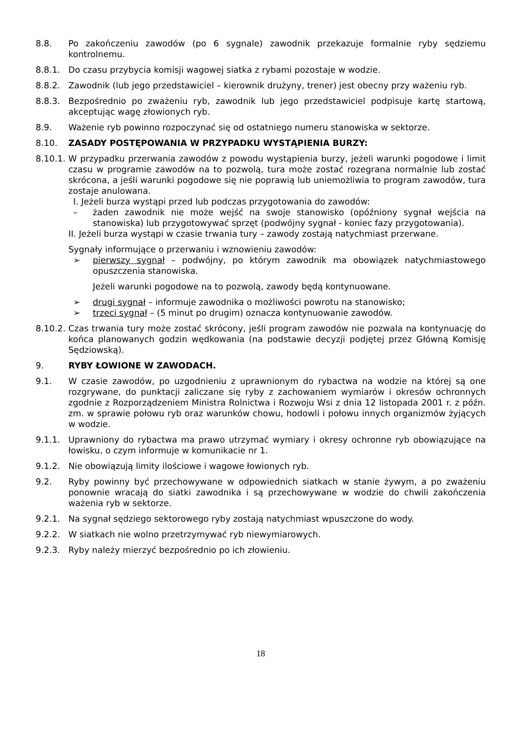8.8. Po zakończeniu zawodów (po 6 sygnale) zawodnik przekazuje formalnie ryby sędziemu kontrolnemu.
8.8.1. Do czasu przybycia komisji wagowej siatka z rybami pozostaje w wodzie.
8.8.2. Zawodnik (lub jego przedstawiciel – kierownik drużyny, trener) jest obecny przy ważeniu ryb.
8.8.3. Bezpośrednio po zważeniu ryb, zawodnik lub jego przedstawiciel podpisuje kartę startową, akceptując wagę złowionych ryb.
8.9. Ważenie ryb powinno rozpoczynać się od ostatniego numeru stanowiska w sektorze.
8.10. ZASADY POSTĘPOWANIA W PRZYPADKU WYSTĄPIENIA BURZY:
8.10.1.
W przypadku przerwania zawodów z powodu wystąpienia burzy, jeżeli warunki pogodowe i limit czasu w programie zawodów na to pozwolą, tura może zostać rozegrana normalnie lub zostać skrócona, a jeśli warunki pogodowe się nie poprawią lub uniemożliwia to program zawodów, tura zostaje anulowana.
I. Jeżeli burza wystąpi przed lub podczas przygotowania do zawodów:
– żaden zawodnik nie może wejść na swoje stanowisko (opóźniony sygnał wejścia na stanowiska) lub przygotowywać sprzęt (podwójny sygnał - koniec fazy przygotowania).
II. Jeżeli burza wystąpi w czasie trwania tury – zawody zostają natychmiast przerwane.
Sygnały informujące o przerwaniu i wznowieniu zawodów:
➢ pierwszy sygnał – podwójny, po którym zawodnik ma obowiązek natychmiastowego opuszczenia stanowiska.
Jeżeli warunki pogodowe na to pozwolą, zawody będą kontynuowane.
➢ drugi sygnał – informuje zawodnika o możliwości powrotu na stanowisko;
➢ trzeci sygnał – (5 minut po drugim) oznacza kontynuowanie zawodów.
8.10.2.
Czas trwania tury może zostać skrócony, jeśli program zawodów nie pozwala na kontynuację do końca planowanych godzin wędkowania (na podstawie decyzji podjętej przez Główną Komisję Sędziowską).
9. RYBY ŁOWIONE W ZAWODACH.
9.1. W czasie zawodów, po uzgodnieniu z uprawnionym do rybactwa na wodzie na której są one rozgrywane, do punktacji zaliczane się ryby z zachowaniem wymiarów i okresów ochronnych zgodnie z Rozporządzeniem Ministra Rolnictwa i Rozwoju Wsi z dnia 12 listopada 2001 r. z późn. zm. w sprawie połowu ryb oraz warunków chowu, hodowli i połowu innych organizmów żyjących w wodzie.
9.1.1. Uprawniony do rybactwa ma prawo utrzymać wymiary i okresy ochronne ryb obowiązujące na łowisku, o czym informuje w komunikacie nr 1.
9.1.2. Nie obowiązują limity ilościowe i wagowe łowionych ryb.
9.2. Ryby powinny być przechowywane w odpowiednich siatkach w stanie żywym, a po zważeniu ponownie wracają do siatki zawodnika i są przechowywane w wodzie do chwili zakończenia ważenia ryb w sektorze.
9.2.1. Na sygnał sędziego sektorowego ryby zostają natychmiast wpuszczone do wody.
9.2.2. W siatkach nie wolno przetrzymywać ryb niewymiarowych.
9.2.3. Ryby należy mierzyć bezpośrednio po ich złowieniu.
18